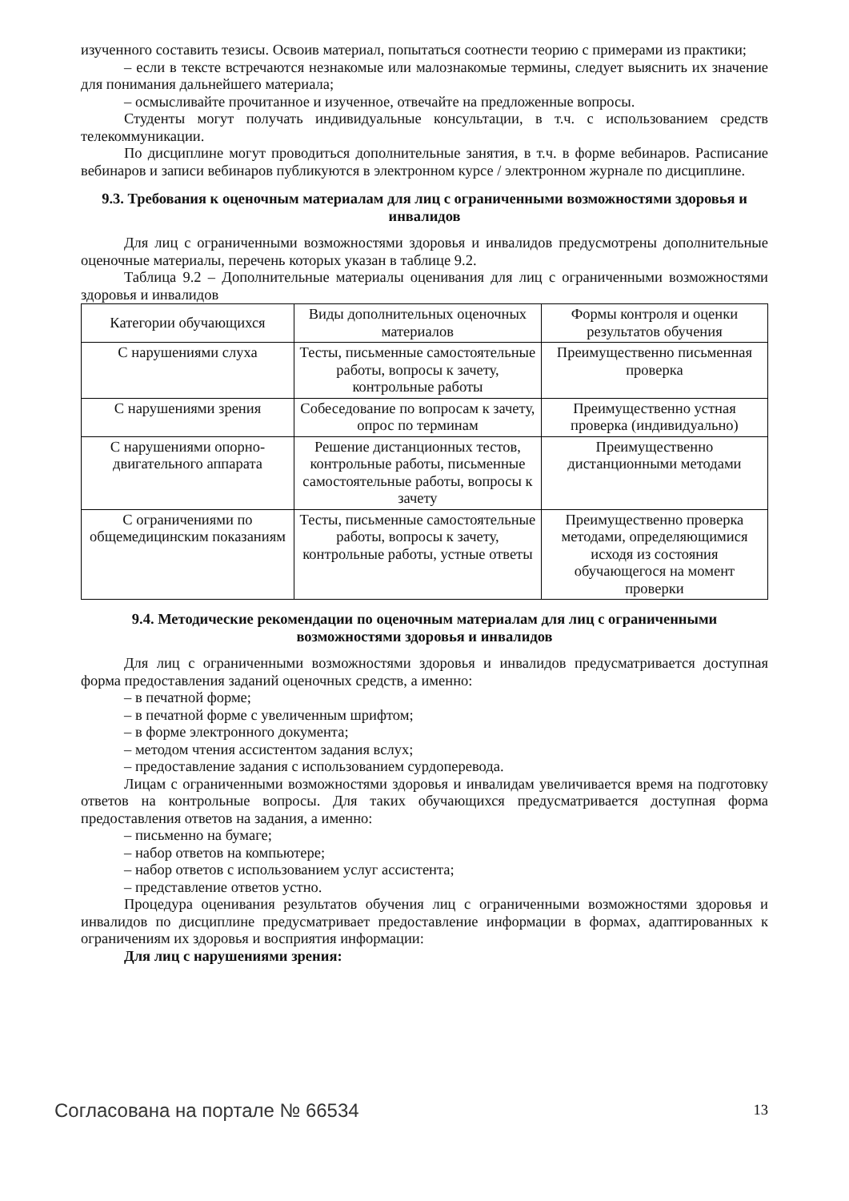изученного составить тезисы. Освоив материал, попытаться соотнести теорию с примерами из практики;
– если в тексте встречаются незнакомые или малознакомые термины, следует выяснить их значение для понимания дальнейшего материала;
– осмысливайте прочитанное и изученное, отвечайте на предложенные вопросы.
Студенты могут получать индивидуальные консультации, в т.ч. с использованием средств телекоммуникации.
По дисциплине могут проводиться дополнительные занятия, в т.ч. в форме вебинаров. Расписание вебинаров и записи вебинаров публикуются в электронном курсе / электронном журнале по дисциплине.
9.3. Требования к оценочным материалам для лиц с ограниченными возможностями здоровья и инвалидов
Для лиц с ограниченными возможностями здоровья и инвалидов предусмотрены дополнительные оценочные материалы, перечень которых указан в таблице 9.2.
Таблица 9.2 – Дополнительные материалы оценивания для лиц с ограниченными возможностями здоровья и инвалидов
| Категории обучающихся | Виды дополнительных оценочных материалов | Формы контроля и оценки результатов обучения |
| С нарушениями слуха | Тесты, письменные самостоятельные работы, вопросы к зачету, контрольные работы | Преимущественно письменная проверка |
| С нарушениями зрения | Собеседование по вопросам к зачету, опрос по терминам | Преимущественно устная проверка (индивидуально) |
| С нарушениями опорно-двигательного аппарата | Решение дистанционных тестов, контрольные работы, письменные самостоятельные работы, вопросы к зачету | Преимущественно дистанционными методами |
| С ограничениями по общемедицинским показаниям | Тесты, письменные самостоятельные работы, вопросы к зачету, контрольные работы, устные ответы | Преимущественно проверка методами, определяющимися исходя из состояния обучающегося на момент проверки |
9.4. Методические рекомендации по оценочным материалам для лиц с ограниченными возможностями здоровья и инвалидов
Для лиц с ограниченными возможностями здоровья и инвалидов предусматривается доступная форма предоставления заданий оценочных средств, а именно:
– в печатной форме;
– в печатной форме с увеличенным шрифтом;
– в форме электронного документа;
– методом чтения ассистентом задания вслух;
– предоставление задания с использованием сурдоперевода.
Лицам с ограниченными возможностями здоровья и инвалидам увеличивается время на подготовку ответов на контрольные вопросы. Для таких обучающихся предусматривается доступная форма предоставления ответов на задания, а именно:
– письменно на бумаге;
– набор ответов на компьютере;
– набор ответов с использованием услуг ассистента;
– представление ответов устно.
Процедура оценивания результатов обучения лиц с ограниченными возможностями здоровья и инвалидов по дисциплине предусматривает предоставление информации в формах, адаптированных к ограничениям их здоровья и восприятия информации:
Для лиц с нарушениями зрения:
Согласована на портале № 66534 13